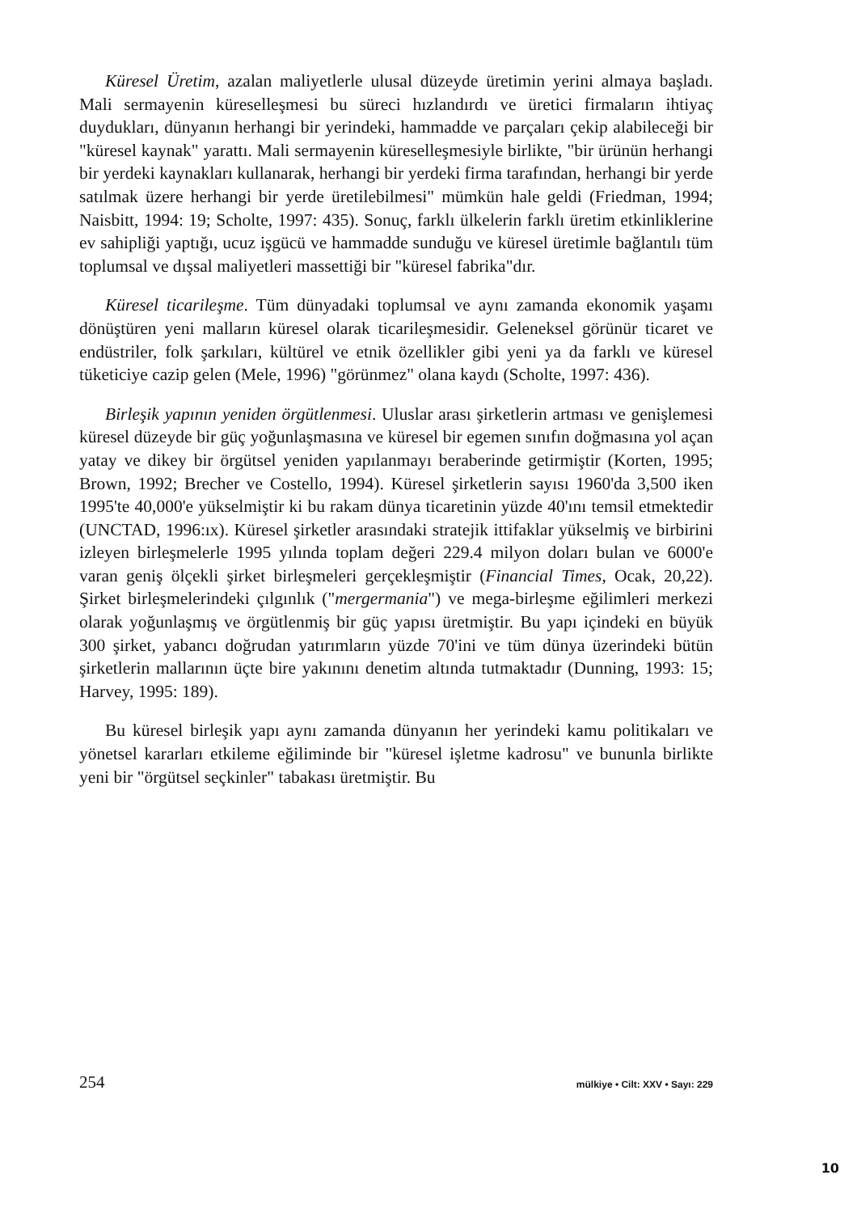Küresel Üretim, azalan maliyetlerle ulusal düzeyde üretimin yerini almaya başladı. Mali sermayenin küreselleşmesi bu süreci hızlandırdı ve üretici firmaların ihtiyaç duydukları, dünyanın herhangi bir yerindeki, hammadde ve parçaları çekip alabileceği bir "küresel kaynak" yarattı. Mali sermayenin küreselleşmesiyle birlikte, "bir ürünün herhangi bir yerdeki kaynakları kullanarak, herhangi bir yerdeki firma tarafından, herhangi bir yerde satılmak üzere herhangi bir yerde üretilebilmesi" mümkün hale geldi (Friedman, 1994; Naisbitt, 1994: 19; Scholte, 1997: 435). Sonuç, farklı ülkelerin farklı üretim etkinliklerine ev sahipliği yaptığı, ucuz işgücü ve hammadde sunduğu ve küresel üretimle bağlantılı tüm toplumsal ve dışsal maliyetleri massettiği bir "küresel fabrika"dır.
Küresel ticarileşme. Tüm dünyadaki toplumsal ve aynı zamanda ekonomik yaşamı dönüştüren yeni malların küresel olarak ticarileşmesidir. Geleneksel görünür ticaret ve endüstriler, folk şarkıları, kültürel ve etnik özellikler gibi yeni ya da farklı ve küresel tüketiciye cazip gelen (Mele, 1996) "görünmez" olana kaydı (Scholte, 1997: 436).
Birleşik yapının yeniden örgütlenmesi. Uluslar arası şirketlerin artması ve genişlemesi küresel düzeyde bir güç yoğunlaşmasına ve küresel bir egemen sınıfın doğmasına yol açan yatay ve dikey bir örgütsel yeniden yapılanmayı beraberinde getirmiştir (Korten, 1995; Brown, 1992; Brecher ve Costello, 1994). Küresel şirketlerin sayısı 1960'da 3,500 iken 1995'te 40,000'e yükselmiştir ki bu rakam dünya ticaretinin yüzde 40'ını temsil etmektedir (UNCTAD, 1996:ıx). Küresel şirketler arasındaki stratejik ittifaklar yükselmiş ve birbirini izleyen birleşmelerle 1995 yılında toplam değeri 229.4 milyon doları bulan ve 6000'e varan geniş ölçekli şirket birleşmeleri gerçekleşmiştir (Financial Times, Ocak, 20,22). Şirket birleşmelerindeki çılgınlık ("mergermania") ve mega-birleşme eğilimleri merkezi olarak yoğunlaşmış ve örgütlenmiş bir güç yapısı üretmiştir. Bu yapı içindeki en büyük 300 şirket, yabancı doğrudan yatırımların yüzde 70'ini ve tüm dünya üzerindeki bütün şirketlerin mallarının üçte bire yakınını denetim altında tutmaktadır (Dunning, 1993: 15; Harvey, 1995: 189).
Bu küresel birleşik yapı aynı zamanda dünyanın her yerindeki kamu politikaları ve yönetsel kararları etkileme eğiliminde bir "küresel işletme kadrosu" ve bununla birlikte yeni bir "örgütsel seçkinler" tabakası üretmiştir. Bu
254 mülkiye • Cilt: XXV • Sayı: 229
10